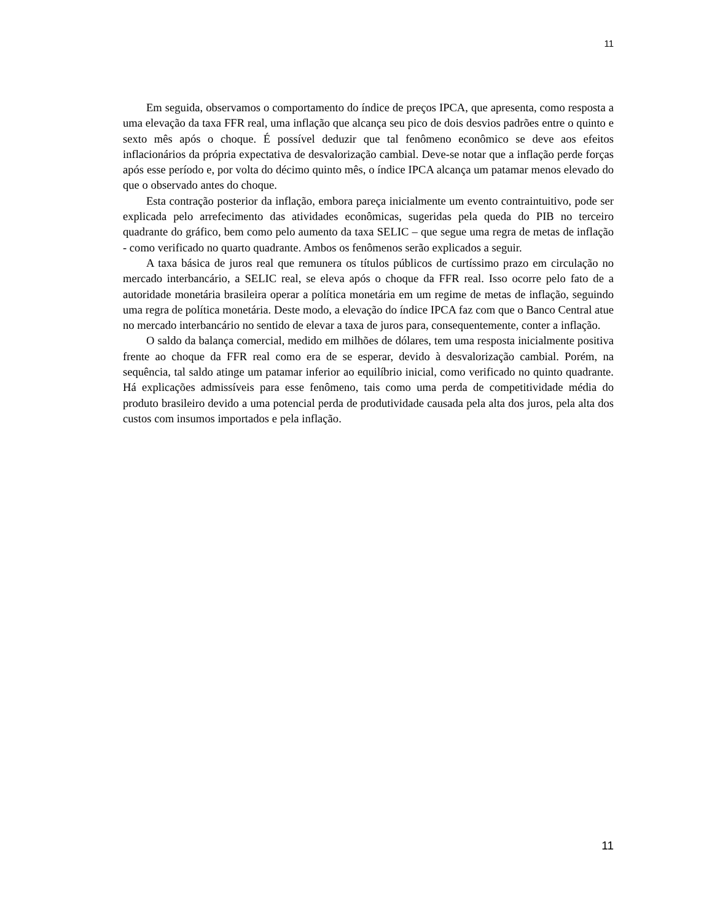11
Em seguida, observamos o comportamento do índice de preços IPCA, que apresenta, como resposta a uma elevação da taxa FFR real, uma inflação que alcança seu pico de dois desvios padrões entre o quinto e sexto mês após o choque. É possível deduzir que tal fenômeno econômico se deve aos efeitos inflacionários da própria expectativa de desvalorização cambial. Deve-se notar que a inflação perde forças após esse período e, por volta do décimo quinto mês, o índice IPCA alcança um patamar menos elevado do que o observado antes do choque.
Esta contração posterior da inflação, embora pareça inicialmente um evento contraintuitivo, pode ser explicada pelo arrefecimento das atividades econômicas, sugeridas pela queda do PIB no terceiro quadrante do gráfico, bem como pelo aumento da taxa SELIC – que segue uma regra de metas de inflação - como verificado no quarto quadrante. Ambos os fenômenos serão explicados a seguir.
A taxa básica de juros real que remunera os títulos públicos de curtíssimo prazo em circulação no mercado interbancário, a SELIC real, se eleva após o choque da FFR real. Isso ocorre pelo fato de a autoridade monetária brasileira operar a política monetária em um regime de metas de inflação, seguindo uma regra de política monetária. Deste modo, a elevação do índice IPCA faz com que o Banco Central atue no mercado interbancário no sentido de elevar a taxa de juros para, consequentemente, conter a inflação.
O saldo da balança comercial, medido em milhões de dólares, tem uma resposta inicialmente positiva frente ao choque da FFR real como era de se esperar, devido à desvalorização cambial. Porém, na sequência, tal saldo atinge um patamar inferior ao equilíbrio inicial, como verificado no quinto quadrante. Há explicações admissíveis para esse fenômeno, tais como uma perda de competitividade média do produto brasileiro devido a uma potencial perda de produtividade causada pela alta dos juros, pela alta dos custos com insumos importados e pela inflação.
11